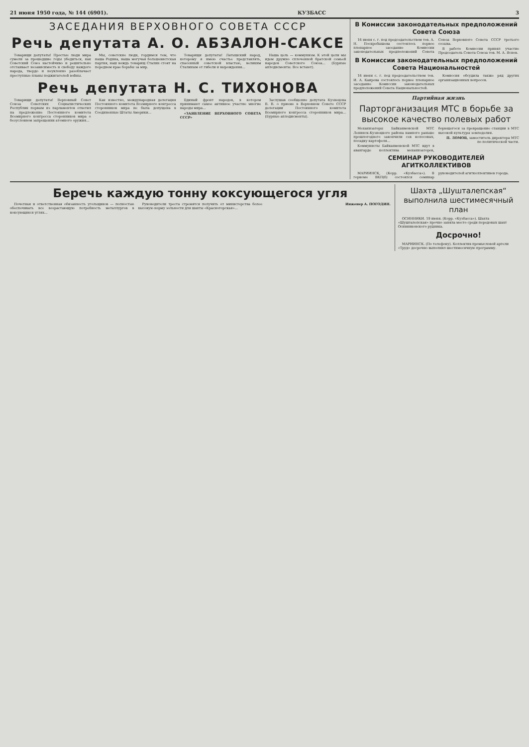21 июня 1950 года, № 144 (6901). КУЗБАСС 3
ЗАСЕДАНИЯ ВЕРХОВНОГО СОВЕТА СССР
Речь депутата А. О. АБЗАЛОН-САКСЕ
Товарищи депутаты! Простые люди мира сумели за прошедшие годы убедиться, как Советский Союз настойчиво и решительно отстаивает независимость и свободу каждого народа, твердо и неуклонно разоблачает преступные планы поджигателей войны.
Мы, советские люди, гордимся тем, что наша Родина, наша могучая большевистская партия, наш вождь товарищ Сталин стоят на переднем крае борьбы за мир.
Товарищи депутаты! Латышский народ, которому я имею счастье представлять, спасенный советской властью, великим Сталиным от гибели и вырождения...
Наша цель — коммунизм. К этой цели мы идем дружно сплоченной братской семьей народов Советского Союза... (Бурные аплодисменты. Все встают).
Речь депутата Н. С. ТИХОНОВА
Товарищи депутаты! Верховный Совет Союза Советских Социалистических Республик первым из парламентов ответил на предложение Постоянного комитета Всемирного конгресса сторонников мира о безусловном запрещении атомного оружия...
Как известно, международная делегация Постоянного комитета Всемирного конгресса сторонников мира не была допущена в Соединенные Штаты Америки...
Единый фронт народов, в котором принимают самое активное участие многие народы мира...
«ЗАЯВЛЕНИЕ ВЕРХОВНОГО СОВЕТА СССР»
Заслушав сообщение депутата Кузнецова В. В. о приеме в Верховном Совете СССР делегации Постоянного комитета Всемирного конгресса сторонников мира... (Бурные аплодисменты).
В Комиссии законодательных предположений Совета Союза
16 июня с. г. под председательством тов. А. Н. Поскребышева состоялось первое пленарное заседание Комиссии законодательных предположений Совета Союза Верховного Совета СССР третьего созыва.
В работе Комиссии принял участие Председатель Совета Союза тов. М. А. Яснов.
В Комиссии законодательных предположений Совета Национальностей
16 июня с. г. под председательством тов. И. А. Каирова состоялось первое пленарное заседание Комиссии законодательных предположений Совета Национальностей.
Комиссия обсудила также ряд других организационных вопросов.
Партийная жизнь
Парторганизация МТС в борьбе за высокое качество полевых работ
Механизаторы Байканмовской МТС Ленинск-Кузнецкого района намного раньше прошлогоднего закончили сев колосовых, посадку картофеля...
Коммунисты Байканмовской МТС идут в авангарде коллектива механизаторов, борющегося за превращение станции в МТС высокой культуры земледелия.
П. ЛОМОВ, заместитель директора МТС по политической части.
СЕМИНАР РУКОВОДИТЕЛЕЙ АГИТКОЛЛЕКТИВОВ
МАРИИНСК, (Корр. «Кузбасса»). В горкоме ВКП(б) состоялся семинар руководителей агитколлективов города.
Беречь каждую тонну коксующегося угля
Почетная и ответственная обязанность угольщиков — полностью обеспечивать все возрастающую потребность металлургов в коксующихся углях...
Руководители треста стремятся получить от министерства более высокую норму зольности для шахты «Красногорская»...
Инженер А. ПОГОДИН.
Шахта „Шушталепская“ выполнила шестимесячный план
ОСИННИКИ. 19 июня. (Корр. «Кузбасса»). Шахта «Шушталепская» прочно заняла место среди передовых шахт Осинниковского рудника.
Досрочно!
МАРИИНСК. (По телефону). Коллектив промысловой артели «Труд» досрочно выполнил шестимесячную программу.